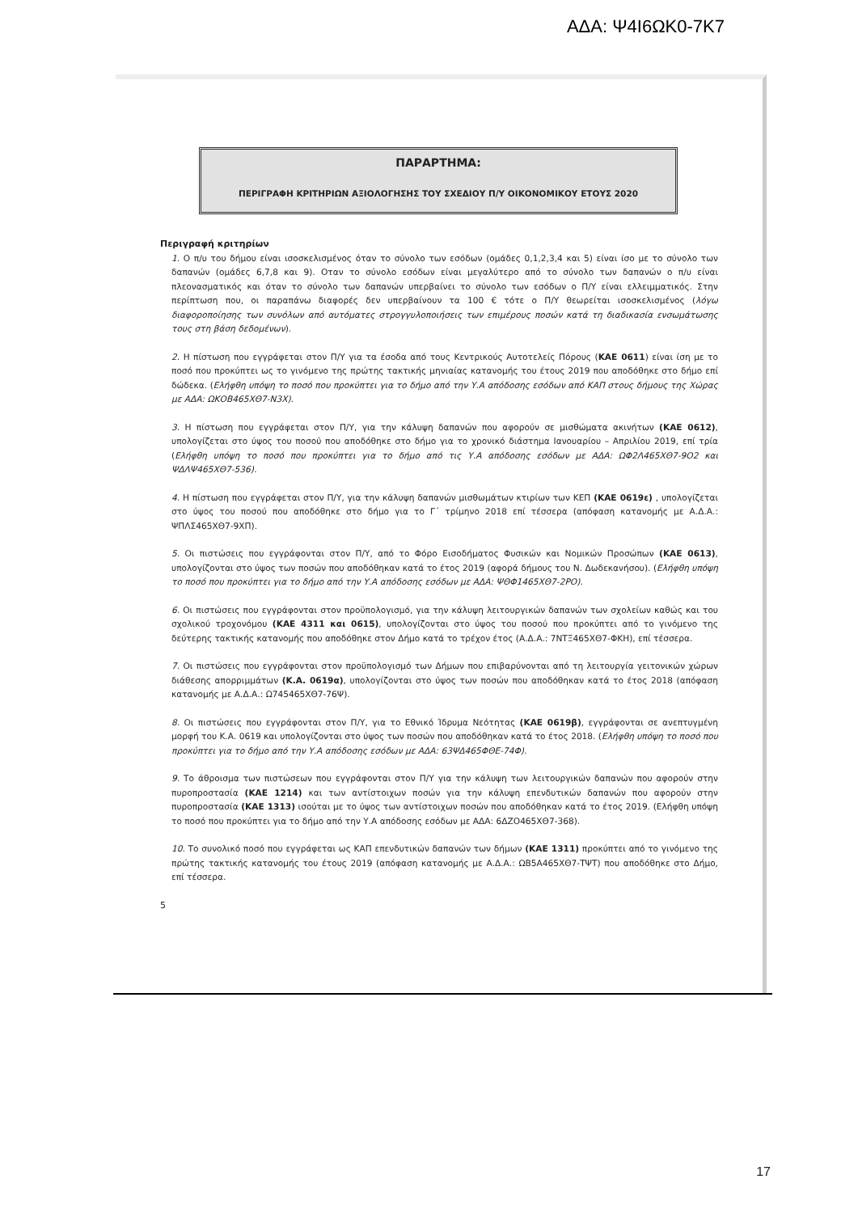ΑΔΑ: Ψ4Ι6ΩΚ0-7Κ7
ΠΑΡΑΡΤΗΜΑ:
ΠΕΡΙΓΡΑΦΗ ΚΡΙΤΗΡΙΩΝ ΑΞΙΟΛΟΓΗΣΗΣ ΤΟΥ ΣΧΕΔΙΟΥ Π/Υ ΟΙΚΟΝΟΜΙΚΟΥ ΕΤΟΥΣ 2020
Περιγραφή κριτηρίων
1. Ο π/υ του δήμου είναι ισοσκελισμένος όταν το σύνολο των εσόδων (ομάδες 0,1,2,3,4 και 5) είναι ίσο με το σύνολο των δαπανών (ομάδες 6,7,8 και 9). Οταν το σύνολο εσόδων είναι μεγαλύτερο από το σύνολο των δαπανών ο π/υ είναι πλεονασματικός και όταν το σύνολο των δαπανών υπερβαίνει το σύνολο των εσόδων ο Π/Υ είναι ελλειμματικός. Στην περίπτωση που, οι παραπάνω διαφορές δεν υπερβαίνουν τα 100 € τότε ο Π/Υ θεωρείται ισοσκελισμένος (λόγω διαφοροποίησης των συνόλων από αυτόματες στρογγυλοποιήσεις των επιμέρους ποσών κατά τη διαδικασία ενσωμάτωσης τους στη βάση δεδομένων).
2. Η πίστωση που εγγράφεται στον Π/Υ για τα έσοδα από τους Κεντρικούς Αυτοτελείς Πόρους (ΚΑΕ 0611) είναι ίση με το ποσό που προκύπτει ως το γινόμενο της πρώτης τακτικής μηνιαίας κατανομής του έτους 2019 που αποδόθηκε στο δήμο επί δώδεκα. (Ελήφθη υπόψη το ποσό που προκύπτει για το δήμο από την Υ.Α απόδοσης εσόδων από ΚΑΠ στους δήμους της Χώρας με ΑΔΑ: ΩΚΟΒ465ΧΘ7-Ν3Χ).
3. Η πίστωση που εγγράφεται στον Π/Υ, για την κάλυψη δαπανών που αφορούν σε μισθώματα ακινήτων (ΚΑΕ 0612), υπολογίζεται στο ύψος του ποσού που αποδόθηκε στο δήμο για το χρονικό διάστημα Ιανουαρίου – Απριλίου 2019, επί τρία (Ελήφθη υπόψη το ποσό που προκύπτει για το δήμο από τις Υ.Α απόδοσης εσόδων με ΑΔΑ: ΩΦ2Λ465ΧΘ7-9Ο2 και ΨΔΛΨ465ΧΘ7-536).
4. Η πίστωση που εγγράφεται στον Π/Υ, για την κάλυψη δαπανών μισθωμάτων κτιρίων των ΚΕΠ (ΚΑΕ 0619ε) , υπολογίζεται στο ύψος του ποσού που αποδόθηκε στο δήμο για το Γ΄ τρίμηνο 2018 επί τέσσερα (απόφαση κατανομής με Α.Δ.Α.: ΨΠΛΣ465ΧΘ7-9ΧΠ).
5. Οι πιστώσεις που εγγράφονται στον Π/Υ, από το Φόρο Εισοδήματος Φυσικών και Νομικών Προσώπων (ΚΑΕ 0613), υπολογίζονται στο ύψος των ποσών που αποδόθηκαν κατά το έτος 2019 (αφορά δήμους του Ν. Δωδεκανήσου). (Ελήφθη υπόψη το ποσό που προκύπτει για το δήμο από την Υ.Α απόδοσης εσόδων με ΑΔΑ: ΨΘΦ1465ΧΘ7-2ΡΟ).
6. Οι πιστώσεις που εγγράφονται στον προϋπολογισμό, για την κάλυψη λειτουργικών δαπανών των σχολείων καθώς και του σχολικού τροχονόμου (ΚΑΕ 4311 και 0615), υπολογίζονται στο ύψος του ποσού που προκύπτει από το γινόμενο της δεύτερης τακτικής κατανομής που αποδόθηκε στον Δήμο κατά το τρέχον έτος (Α.Δ.Α.: 7ΝΤΞ465ΧΘ7-ΦΚΗ), επί τέσσερα.
7. Οι πιστώσεις που εγγράφονται στον προϋπολογισμό των Δήμων που επιβαρύνονται από τη λειτουργία γειτονικών χώρων διάθεσης απορριμμάτων (Κ.Α. 0619α), υπολογίζονται στο ύψος των ποσών που αποδόθηκαν κατά το έτος 2018 (απόφαση κατανομής με Α.Δ.Α.: Ω745465ΧΘ7-76Ψ).
8. Οι πιστώσεις που εγγράφονται στον Π/Υ, για το Εθνικό Ίδρυμα Νεότητας (ΚΑΕ 0619β), εγγράφονται σε ανεπτυγμένη μορφή του Κ.Α. 0619 και υπολογίζονται στο ύψος των ποσών που αποδόθηκαν κατά το έτος 2018. (Ελήφθη υπόψη το ποσό που προκύπτει για το δήμο από την Υ.Α απόδοσης εσόδων με ΑΔΑ: 63ΨΔ465ΦΘΕ-74Φ).
9. Το άθροισμα των πιστώσεων που εγγράφονται στον Π/Υ για την κάλυψη των λειτουργικών δαπανών που αφορούν στην πυροπροστασία (ΚΑΕ 1214) και των αντίστοιχων ποσών για την κάλυψη επενδυτικών δαπανών που αφορούν στην πυροπροστασία (ΚΑΕ 1313) ισούται με το ύψος των αντίστοιχων ποσών που αποδόθηκαν κατά το έτος 2019. (Ελήφθη υπόψη το ποσό που προκύπτει για το δήμο από την Υ.Α απόδοσης εσόδων με ΑΔΑ: 6ΔΖΟ465ΧΘ7-368).
10. Το συνολικό ποσό που εγγράφεται ως ΚΑΠ επενδυτικών δαπανών των δήμων (ΚΑΕ 1311) προκύπτει από το γινόμενο της πρώτης τακτικής κατανομής του έτους 2019 (απόφαση κατανομής με Α.Δ.Α.: ΩΒ5Α465ΧΘ7-ΤΨΤ) που αποδόθηκε στο Δήμο, επί τέσσερα.
5
17